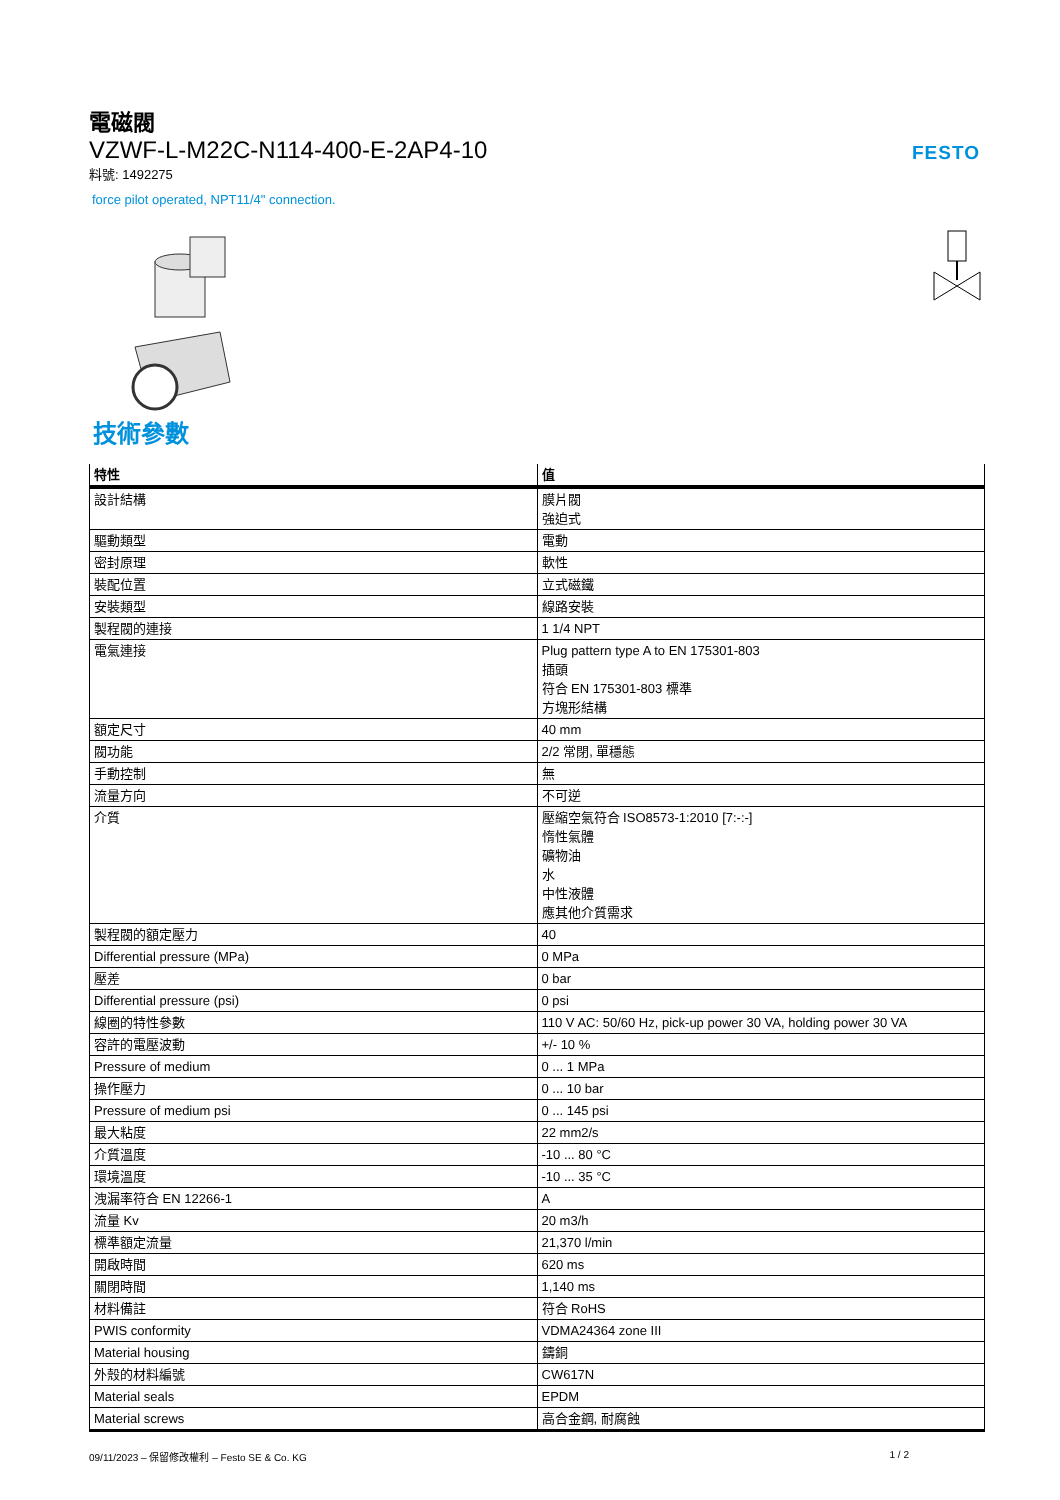電磁閥
VZWF-L-M22C-N114-400-E-2AP4-10
料號: 1492275
FESTO
force pilot operated, NPT11/4" connection.
技術參數
| 特性 | 值 |
| --- | --- |
| 設計結構 | 膜片閥 強迫式 |
| 驅動類型 | 電動 |
| 密封原理 | 軟性 |
| 裝配位置 | 立式磁鐵 |
| 安裝類型 | 線路安裝 |
| 製程閥的連接 | 1 1/4 NPT |
| 電氣連接 | Plug pattern type A to EN 175301-803 插頭 符合 EN 175301-803 標準 方塊形結構 |
| 額定尺寸 | 40 mm |
| 閥功能 | 2/2 常閉, 單穩態 |
| 手動控制 | 無 |
| 流量方向 | 不可逆 |
| 介質 | 壓縮空氣符合 ISO8573-1:2010 [7:-:-] 惰性氣體 礦物油 水 中性液體 應其他介質需求 |
| 製程閥的額定壓力 | 40 |
| Differential pressure (MPa) | 0 MPa |
| 壓差 | 0 bar |
| Differential pressure (psi) | 0 psi |
| 線圈的特性參數 | 110 V AC: 50/60 Hz, pick-up power 30 VA, holding power 30 VA |
| 容許的電壓波動 | +/- 10 % |
| Pressure of medium | 0 ... 1 MPa |
| 操作壓力 | 0 ... 10 bar |
| Pressure of medium psi | 0 ... 145 psi |
| 最大粘度 | 22 mm2/s |
| 介質溫度 | -10 ... 80 °C |
| 環境溫度 | -10 ... 35 °C |
| 洩漏率符合 EN 12266-1 | A |
| 流量 Kv | 20 m3/h |
| 標準額定流量 | 21,370 l/min |
| 開啟時間 | 620 ms |
| 關閉時間 | 1,140 ms |
| 材料備註 | 符合 RoHS |
| PWIS conformity | VDMA24364 zone III |
| Material housing | 鑄銅 |
| 外殼的材料編號 | CW617N |
| Material seals | EPDM |
| Material screws | 高合金鋼, 耐腐蝕 |
09/11/2023 – 保留修改權利 – Festo SE & Co. KG 1 / 2